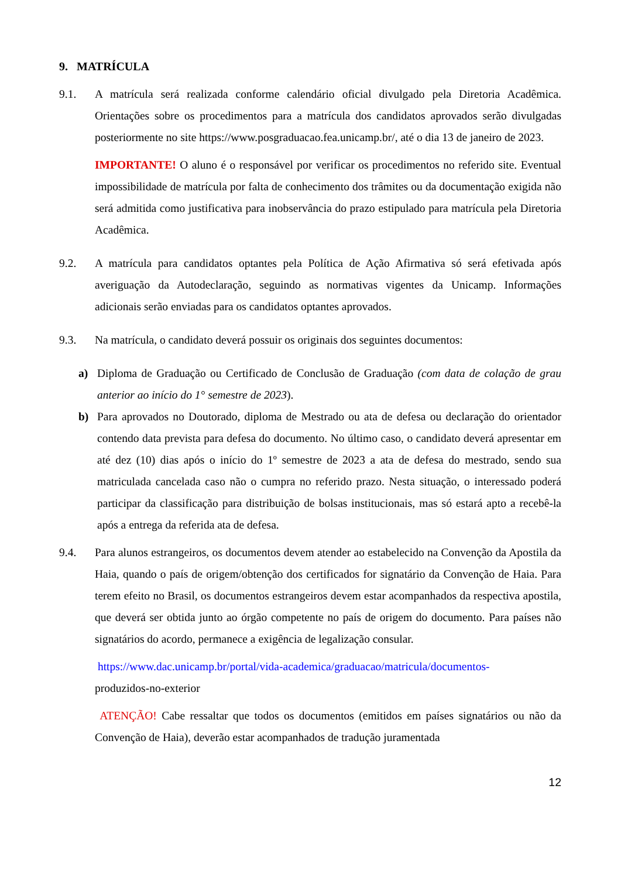9. MATRÍCULA
9.1. A matrícula será realizada conforme calendário oficial divulgado pela Diretoria Acadêmica. Orientações sobre os procedimentos para a matrícula dos candidatos aprovados serão divulgadas posteriormente no site https://www.posgraduacao.fea.unicamp.br/, até o dia 13 de janeiro de 2023.
IMPORTANTE! O aluno é o responsável por verificar os procedimentos no referido site. Eventual impossibilidade de matrícula por falta de conhecimento dos trâmites ou da documentação exigida não será admitida como justificativa para inobservância do prazo estipulado para matrícula pela Diretoria Acadêmica.
9.2. A matrícula para candidatos optantes pela Política de Ação Afirmativa só será efetivada após averiguação da Autodeclaração, seguindo as normativas vigentes da Unicamp. Informações adicionais serão enviadas para os candidatos optantes aprovados.
9.3. Na matrícula, o candidato deverá possuir os originais dos seguintes documentos:
a) Diploma de Graduação ou Certificado de Conclusão de Graduação (com data de colação de grau anterior ao início do 1° semestre de 2023).
b) Para aprovados no Doutorado, diploma de Mestrado ou ata de defesa ou declaração do orientador contendo data prevista para defesa do documento. No último caso, o candidato deverá apresentar em até dez (10) dias após o início do 1º semestre de 2023 a ata de defesa do mestrado, sendo sua matriculada cancelada caso não o cumpra no referido prazo. Nesta situação, o interessado poderá participar da classificação para distribuição de bolsas institucionais, mas só estará apto a recebê-la após a entrega da referida ata de defesa.
9.4. Para alunos estrangeiros, os documentos devem atender ao estabelecido na Convenção da Apostila da Haia, quando o país de origem/obtenção dos certificados for signatário da Convenção de Haia. Para terem efeito no Brasil, os documentos estrangeiros devem estar acompanhados da respectiva apostila, que deverá ser obtida junto ao órgão competente no país de origem do documento. Para países não signatários do acordo, permanece a exigência de legalização consular.
https://www.dac.unicamp.br/portal/vida-academica/graduacao/matricula/documentos-
produzidos-no-exterior
ATENÇÃO! Cabe ressaltar que todos os documentos (emitidos em países signatários ou não da Convenção de Haia), deverão estar acompanhados de tradução juramentada
12